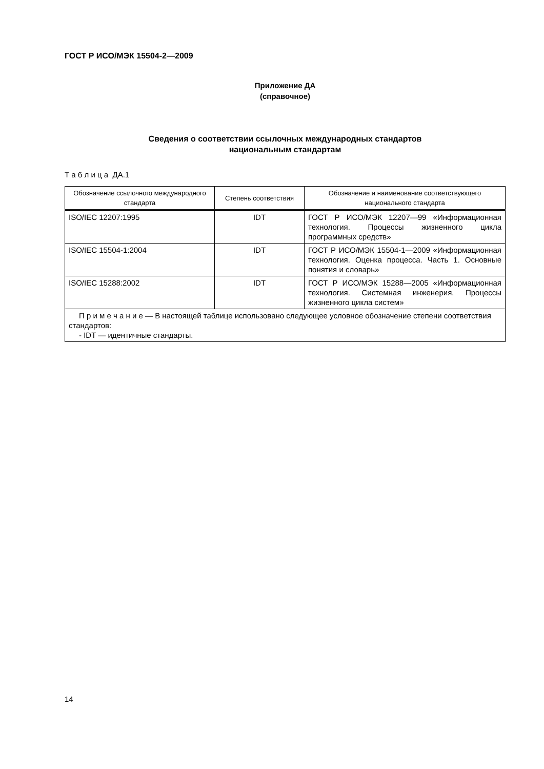ГОСТ Р ИСО/МЭК 15504-2—2009
Приложение ДА
(справочное)
Сведения о соответствии ссылочных международных стандартов
национальным стандартам
Т а б л и ц а ДА.1
| Обозначение ссылочного международного стандарта | Степень соответствия | Обозначение и наименование соответствующего национального стандарта |
| --- | --- | --- |
| ISO/IEC 12207:1995 | IDT | ГОСТ Р ИСО/МЭК 12207—99 «Информационная технология. Процессы жизненного цикла программных средств» |
| ISO/IEC 15504-1:2004 | IDT | ГОСТ Р ИСО/МЭК 15504-1—2009 «Информационная технология. Оценка процесса. Часть 1. Основные понятия и словарь» |
| ISO/IEC 15288:2002 | IDT | ГОСТ Р ИСО/МЭК 15288—2005 «Информационная технология. Системная инженерия. Процессы жизненного цикла систем» |
| П р и м е ч а н и е — В настоящей таблице использовано следующее условное обозначение степени соответствия стандартов: - IDT — идентичные стандарты. | | |
14